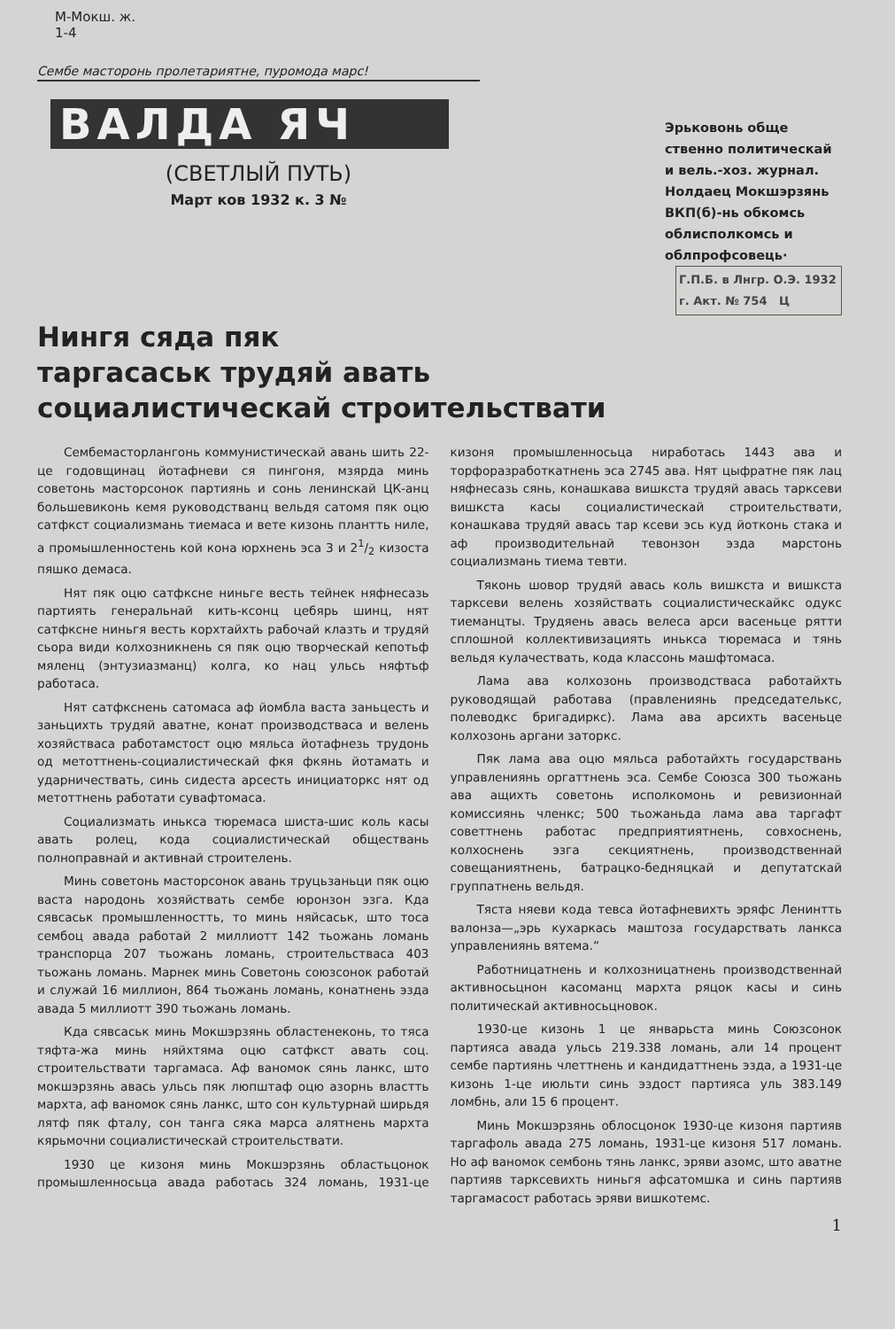М-Мокш. ж.
1-4
Сембе масторонь пролетариятне, пуромода марс!
ВАЛДА ЯЧ
(СВЕТЛЫЙ ПУТЬ)
Март ков 1932 к. 3 №
Эрьковонь обще ственно политическай и вель.-хоз. журнал. Нолдаец Мокшэрзянь ВКП(б)-нь обкомсь облисполкомсь и облпрофсовець·
Г.П.Б. в Лнгр. О.Э. 1932 г. Акт. № 754 Ц
Нингя сяда пяк
таргасаськ трудяй авать
социалистическай строительствати
Сембемасторлангонь коммунистическай авань шить 22-це годовщинац йотафневи ся пингоня, мзярда минь советонь масторсонок партиянь и сонь ленинскай ЦК-анц большевиконь кемя руководстванц вельдя сатомя пяк оцю сатфкст социализмань тиемаса и вете кизонь плантть ниле, а промышленностень кой кона юрхнень эса 3 и 21/2 кизоста пяшко демаса.
Нят пяк оцю сатфксне ниньге весть тейнек няфнесазь партиять генеральнай кить-ксонц цебярь шинц, нят сатфксне ниньгя весть корхтайхть рабочай клазть и трудяй сьора види колхозникнень ся пяк оцю творческай кепотьф мяленц (энтузиазманц) колга, ко нац ульсь няфтьф работаса.
Нят сатфкснень сатомаса аф йомбла васта заньцесть и заньцихть трудяй аватне, конат производстваса и велень хозяйстваса работамстост оцю мяльса йотафнезь трудонь од метоттнень-социалистическай фкя фкянь йотамать и ударничествать, синь сидеста арсесть инициаторкс нят од метоттнень работати сувафтомаса.
Социализмать инькса тюремаса шиста-шис коль касы авать ролец, кода социалистическай обществань полноправнай и активнай строителень.
Минь советонь масторсонок авань труцьзаньци пяк оцю васта народонь хозяйствать сембе юронзон эзга. Кда сявсаськ промышленностть, то минь няйсаськ, што тоса сембоц авада работай 2 миллиотт 142 тьожань ломань транспорца 207 тьожань ломань, строительстваса 403 тьожань ломань. Марнек минь Советонь союзсонок работай и служай 16 миллион, 864 тьожань ломань, конатнень эзда авада 5 миллиотт 390 тьожань ломань.
Кда сявсаськ минь Мокшэрзянь областенеконь, то тяса тяфта-жа минь няйхтяма оцю сатфкст авать соц. строительствати таргамаса. Аф ваномок сянь ланкс, што мокшэрзянь авась ульсь пяк люпштаф оцю азорнь властть мархта, аф ваномок сянь ланкс, што сон культурнай ширьдя лятф пяк фталу, сон танга сяка марса алятнень мархта кярьмочни социалистическай строительствати.
1930 це кизоня минь Мокшэрзянь областьцонок промышленносьца авада работась 324 ломань, 1931-це кизоня промышленносьца ниработась 1443 ава и торфоразработкатнень эса 2745 ава. Нят цыфратне пяк лац няфнесазь сянь, конашкава вишкста трудяй авась тарксеви вишкста касы социалистическай строительствати, конашкава трудяй авась тар ксеви эсь куд йотконь стака и аф производительнай тевонзон эзда марстонь социализмань тиема тевти.
Тяконь шовор трудяй авась коль вишкста и вишкста тарксеви велень хозяйствать социалистическайкс одукс тиеманцты. Трудяень авась велеса арси васеньце рятти сплошной коллективизациять инькса тюремаса и тянь вельдя кулачествать, кода классонь машфтомаса.
Лама ава колхозонь производстваса работайхть руководящай работава (правлениянь председателькс, полеводкс бригадиркс). Лама ава арсихть васеньце колхозонь аргани заторкс.
Пяк лама ава оцю мяльса работайхть государствань управлениянь оргаттнень эса. Сембе Союзса 300 тьожань ава ащихть советонь исполкомонь и ревизионнай комиссиянь членкс; 500 тьожаньда лама ава таргафт советтнень работас предприятиятнень, совхоснень, колхоснень эзга секциятнень, производственнай совещаниятнень, батрацко-бедняцкай и депутатскай группатнень вельдя.
Тяста няеви кода тевса йотафневихть эряфс Ленинтть валонза—„эрь кухаркась маштоза государствать ланкса управлениянь вятема.“
Работницатнень и колхозницатнень производственнай активносьцнон касоманц мархта ряцок касы и синь политическай активносьцновок.
1930-це кизонь 1 це январьста минь Союзсонок партияса авада ульсь 219.338 ломань, али 14 процент сембе партиянь члеттнень и кандидаттнень эзда, а 1931-це кизонь 1-це июльти синь эздост партияса уль 383.149 ломбнь, али 15 6 процент.
Минь Мокшэрзянь облосцонок 1930-це кизоня партияв таргафоль авада 275 ломань, 1931-це кизоня 517 ломань. Но аф ваномок сембонь тянь ланкс, эряви азомс, што аватне партияв тарксевихть ниньгя афсатомшка и синь партияв таргамасост работась эряви вишкотемс.
1